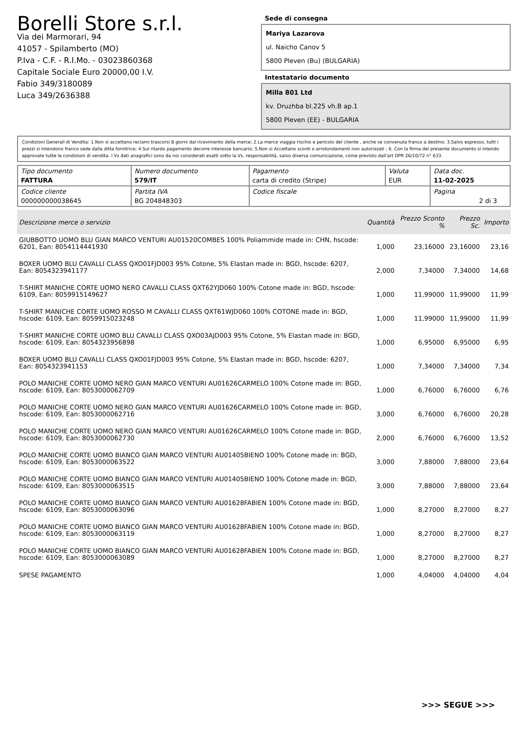Borelli Store s.r.l.
Via dei Marmorari, 94
41057 - Spilamberto (MO)
P.Iva - C.F. - R.I.Mo. - 03023860368
Capitale Sociale Euro 20000,00 I.V.
Fabio 349/3180089
Luca 349/2636388
Sede di consegna
Mariya Lazarova
ul. Naicho Canov 5
5800 Pleven (Bu) (BULGARIA)
Intestatario documento
Milla 801 Ltd
kv. Druzhba bl.225 vh.B ap.1
5800 Pleven (EE) - BULGARIA
Condizioni Generali di Vendita: 1.Non si accettano reclami trascorsi 8 giorni dal ricevimento della merce; 2.La merce viaggia rischio e pericolo del cliente , anche se convenuta franco a destino; 3.Salvo espresso, tutti i prezzi si intendono franco sede dalla ditta fornitrice; 4.Sul ritardo pagamento decorre interesse bancario; 5.Non si Accettano sconti o arrotondamenti non autorizzati ; 6. Con la firma del presente documento si intendo approvate tutte le condizioni di vendita. I Vs dati anagrafici sono da noi considerati esatti sotto la Vs. responsabilità, salvo diversa comunicazione, come previsto dall'art DPR 26/10/72 n° 633.
| Tipo documento FATTURA | Numero documento 579/IT | Pagamento carta di credito (Stripe) | Valuta EUR | Data doc. 11-02-2025 |
| Codice cliente 000000000038645 | Partita IVA BG 204848303 | Codice fiscale | | Pagina 2 di 3 |
| Descrizione merce o servizio | Quantità | Prezzo Sconto % | Prezzo Sc. | Importo |
| --- | --- | --- | --- | --- |
| GIUBBOTTO UOMO BLU GIAN MARCO VENTURI AU01520COMBES 100% Poliammide made in: CHN, hscode: 6201, Ean: 8054114441930 | 1,000 | 23,16000 | 23,16000 | 23,16 |
| BOXER UOMO BLU CAVALLI CLASS QXO01FJD003 95% Cotone, 5% Elastan made in: BGD, hscode: 6207, Ean: 8054323941177 | 2,000 | 7,34000 | 7,34000 | 14,68 |
| T-SHIRT MANICHE CORTE UOMO NERO CAVALLI CLASS QXT62YJD060 100% Cotone made in: BGD, hscode: 6109, Ean: 8059915149627 | 1,000 | 11,99000 | 11,99000 | 11,99 |
| T-SHIRT MANICHE CORTE UOMO ROSSO M CAVALLI CLASS QXT61WJD060 100% COTONE made in: BGD, hscode: 6109, Ean: 8059915023248 | 1,000 | 11,99000 | 11,99000 | 11,99 |
| T-SHIRT MANICHE CORTE UOMO BLU CAVALLI CLASS QXO03AJD003 95% Cotone, 5% Elastan made in: BGD, hscode: 6109, Ean: 8054323956898 | 1,000 | 6,95000 | 6,95000 | 6,95 |
| BOXER UOMO BLU CAVALLI CLASS QXO01FJD003 95% Cotone, 5% Elastan made in: BGD, hscode: 6207, Ean: 8054323941153 | 1,000 | 7,34000 | 7,34000 | 7,34 |
| POLO MANICHE CORTE UOMO NERO GIAN MARCO VENTURI AU01626CARMELO 100% Cotone made in: BGD, hscode: 6109, Ean: 8053000062709 | 1,000 | 6,76000 | 6,76000 | 6,76 |
| POLO MANICHE CORTE UOMO NERO GIAN MARCO VENTURI AU01626CARMELO 100% Cotone made in: BGD, hscode: 6109, Ean: 8053000062716 | 3,000 | 6,76000 | 6,76000 | 20,28 |
| POLO MANICHE CORTE UOMO NERO GIAN MARCO VENTURI AU01626CARMELO 100% Cotone made in: BGD, hscode: 6109, Ean: 8053000062730 | 2,000 | 6,76000 | 6,76000 | 13,52 |
| POLO MANICHE CORTE UOMO BIANCO GIAN MARCO VENTURI AU01405BIENO 100% Cotone made in: BGD, hscode: 6109, Ean: 8053000063522 | 3,000 | 7,88000 | 7,88000 | 23,64 |
| POLO MANICHE CORTE UOMO BIANCO GIAN MARCO VENTURI AU01405BIENO 100% Cotone made in: BGD, hscode: 6109, Ean: 8053000063515 | 3,000 | 7,88000 | 7,88000 | 23,64 |
| POLO MANICHE CORTE UOMO BIANCO GIAN MARCO VENTURI AU01628FABIEN 100% Cotone made in: BGD, hscode: 6109, Ean: 8053000063096 | 1,000 | 8,27000 | 8,27000 | 8,27 |
| POLO MANICHE CORTE UOMO BIANCO GIAN MARCO VENTURI AU01628FABIEN 100% Cotone made in: BGD, hscode: 6109, Ean: 8053000063119 | 1,000 | 8,27000 | 8,27000 | 8,27 |
| POLO MANICHE CORTE UOMO BIANCO GIAN MARCO VENTURI AU01628FABIEN 100% Cotone made in: BGD, hscode: 6109, Ean: 8053000063089 | 1,000 | 8,27000 | 8,27000 | 8,27 |
| SPESE PAGAMENTO | 1,000 | 4,04000 | 4,04000 | 4,04 |
>>> SEGUE >>>